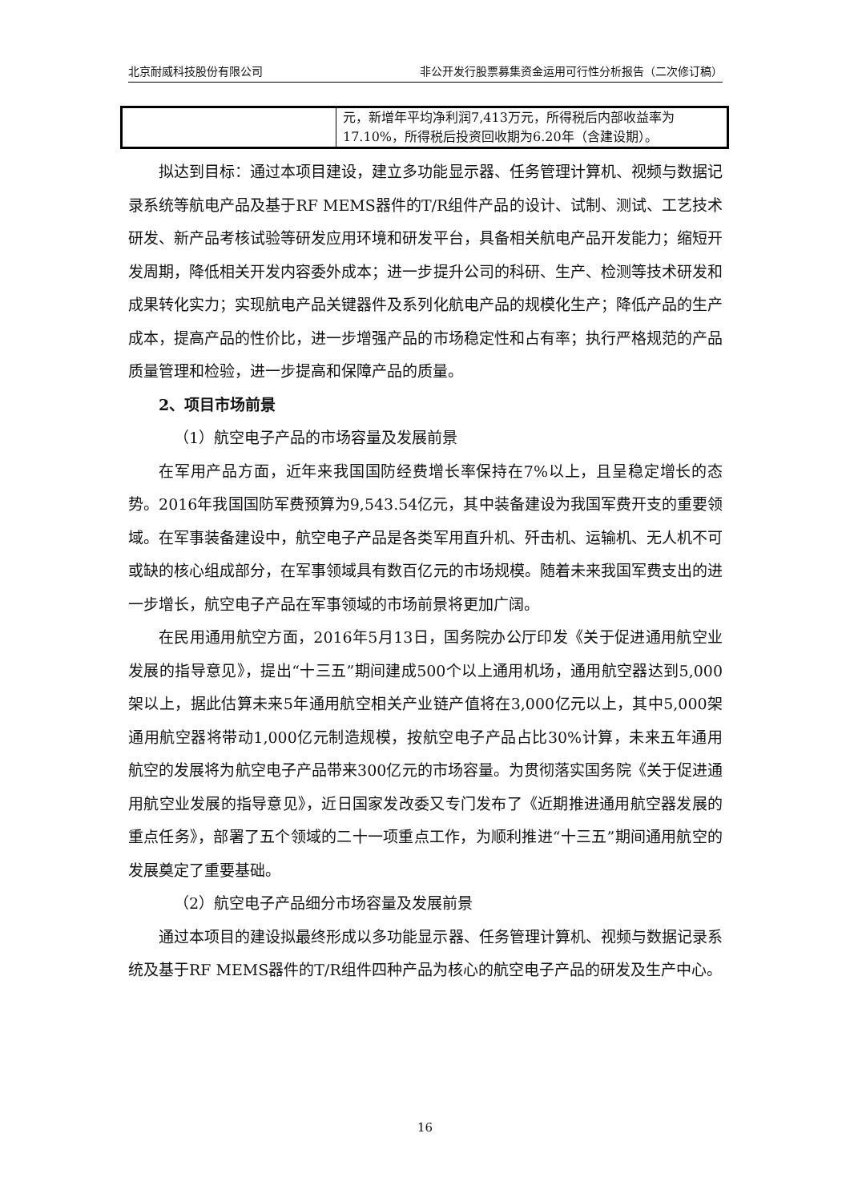北京耐威科技股份有限公司 非公开发行股票募集资金运用可行性分析报告（二次修订稿）
| | 元，新增年平均净利润7,413万元，所得税后内部收益率为17.10%，所得税后投资回收期为6.20年（含建设期）。 |
拟达到目标：通过本项目建设，建立多功能显示器、任务管理计算机、视频与数据记录系统等航电产品及基于RF MEMS器件的T/R组件产品的设计、试制、测试、工艺技术研发、新产品考核试验等研发应用环境和研发平台，具备相关航电产品开发能力；缩短开发周期，降低相关开发内容委外成本；进一步提升公司的科研、生产、检测等技术研发和成果转化实力；实现航电产品关键器件及系列化航电产品的规模化生产；降低产品的生产成本，提高产品的性价比，进一步增强产品的市场稳定性和占有率；执行严格规范的产品质量管理和检验，进一步提高和保障产品的质量。
2、项目市场前景
（1）航空电子产品的市场容量及发展前景
在军用产品方面，近年来我国国防经费增长率保持在7%以上，且呈稳定增长的态势。2016年我国国防军费预算为9,543.54亿元，其中装备建设为我国军费开支的重要领域。在军事装备建设中，航空电子产品是各类军用直升机、歼击机、运输机、无人机不可或缺的核心组成部分，在军事领域具有数百亿元的市场规模。随着未来我国军费支出的进一步增长，航空电子产品在军事领域的市场前景将更加广阔。
在民用通用航空方面，2016年5月13日，国务院办公厅印发《关于促进通用航空业发展的指导意见》，提出“十三五”期间建成500个以上通用机场，通用航空器达到5,000架以上，据此估算未来5年通用航空相关产业链产值将在3,000亿元以上，其中5,000架通用航空器将带动1,000亿元制造规模，按航空电子产品占比30%计算，未来五年通用航空的发展将为航空电子产品带来300亿元的市场容量。为贯彻落实国务院《关于促进通用航空业发展的指导意见》，近日国家发改委又专门发布了《近期推进通用航空器发展的重点任务》，部署了五个领域的二十一项重点工作，为顺利推进“十三五”期间通用航空的发展奠定了重要基础。
（2）航空电子产品细分市场容量及发展前景
通过本项目的建设拟最终形成以多功能显示器、任务管理计算机、视频与数据记录系统及基于RF MEMS器件的T/R组件四种产品为核心的航空电子产品的研发及生产中心。
16